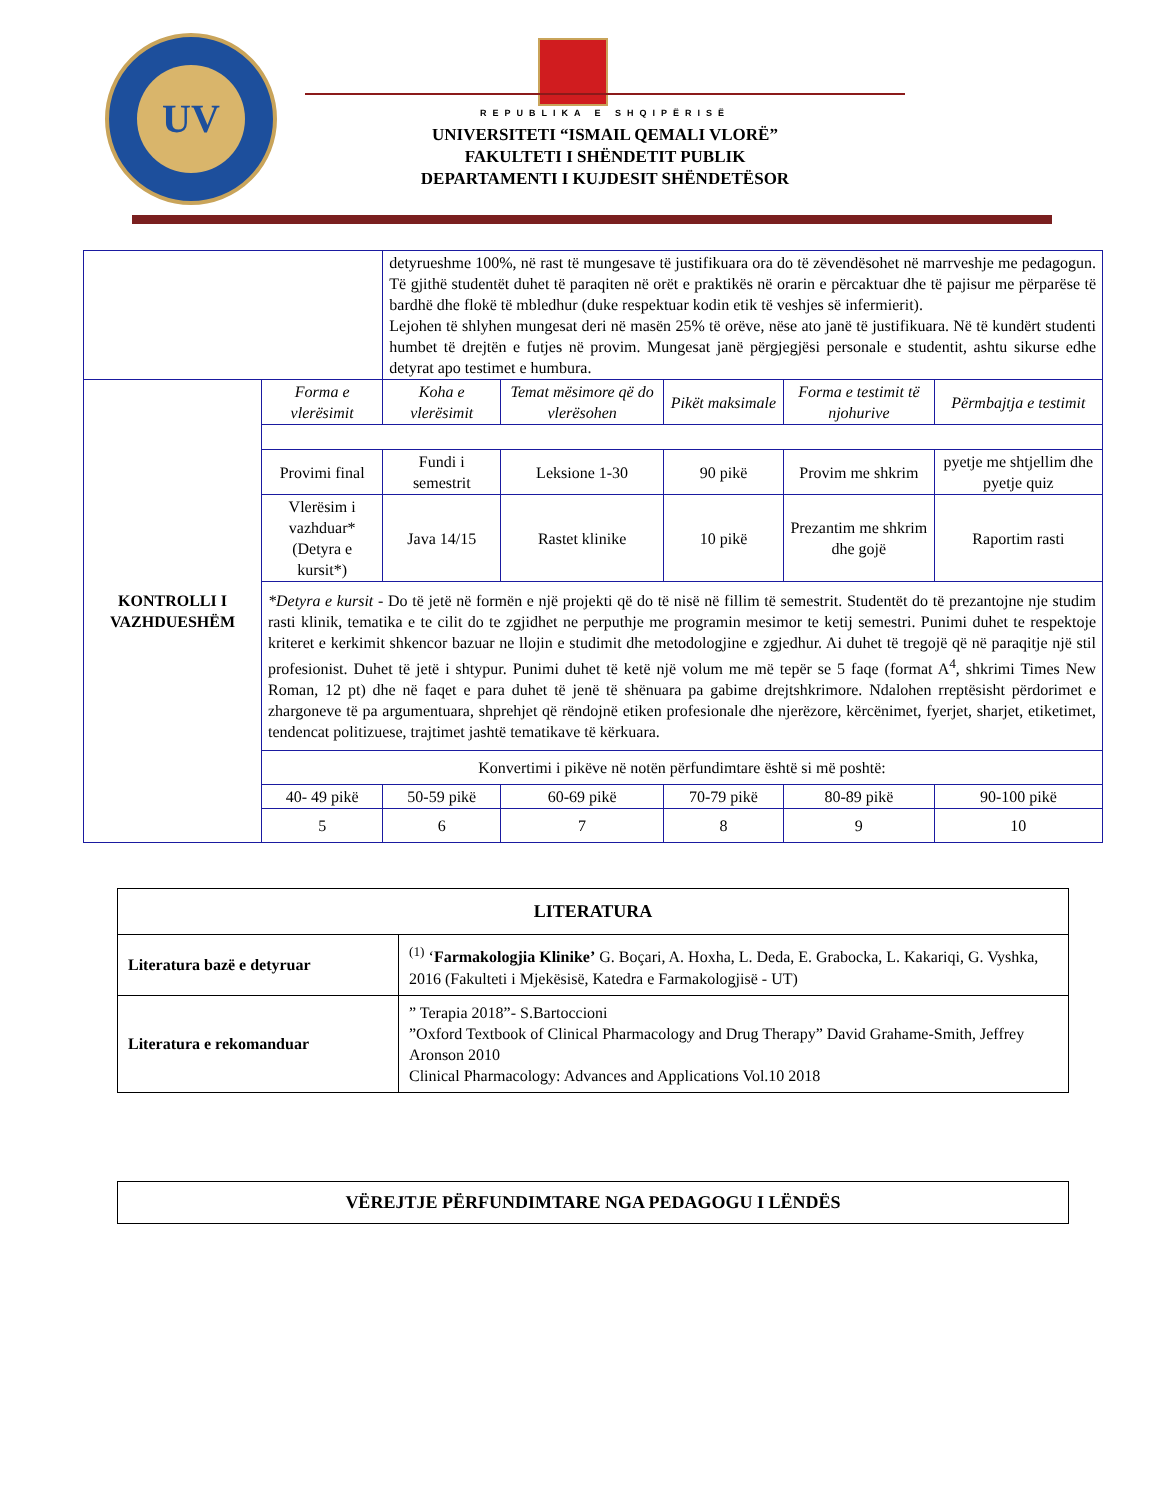UV
REPUBLIKA E SHQIPËRISË
UNIVERSITETI “ISMAIL QEMALI VLORË”
FAKULTETI I SHËNDETIT PUBLIK
DEPARTAMENTI I KUJDESIT SHËNDETËSOR
| | | detyrueshme 100%, në rast të mungesave të justifikuara ora do të zëvendësohet në marrveshje me pedagogun. Të gjithë studentët duhet të paraqiten në orët e praktikës në orarin e përcaktuar dhe të pajisur me përparëse të bardhë dhe flokë të mbledhur (duke respektuar kodin etik të veshjes së infermierit). Lejohen të shlyhen mungesat deri në masën 25% të orëve, nëse ato janë të justifikuara. Në të kundërt studenti humbet të drejtën e futjes në provim. Mungesat janë përgjegjësi personale e studentit, ashtu sikurse edhe detyrat apo testimet e humbura. | | | | | |
| KONTROLLI I VAZHDUESHËM | Forma e vlerësimit | Koha e vlerësimit | Temat mësimore që do vlerësohen | Pikët maksimale | Forma e testimit të njohurive | Përmbajtja e testimit | |
| | Provimi final | Fundi i semestrit | Leksione 1-30 | 90 pikë | Provim me shkrim | pyetje me shtjellim dhe pyetje quiz | |
| | Vlerësim i vazhduar* (Detyra e kursit*) | Java 14/15 | Rastet klinike | 10 pikë | Prezantim me shkrim dhe gojë | Raportim rasti | |
| | *Detyra e kursit - Do të jetë në formën e një projekti që do të nisë në fillim të semestrit. Studentët do të prezantojne nje studim rasti klinik, tematika e te cilit do te zgjidhet ne perputhje me programin mesimor te ketij semestri. Punimi duhet te respektoje kriteret e kerkimit shkencor bazuar ne llojin e studimit dhe metodologjine e zgjedhur. Ai duhet të tregojë që në paraqitje një stil profesionist. Duhet të jetë i shtypur. Punimi duhet të ketë një volum me më tepër se 5 faqe (format A<sup>4</sup>, shkrimi Times New Roman, 12 pt) dhe në faqet e para duhet të jenë të shënuara pa gabime drejtshkrimore. Ndalohen rreptësisht përdorimet e zhargoneve të pa argumentuara, shprehjet që rëndojnë etiken profesionale dhe njerëzore, kërcënimet, fyerjet, sharjet, etiketimet, tendencat politizuese, trajtimet jashtë tematikave të kërkuara. | | | | | | |
| | Konvertimi i pikëve në notën përfundimtare është si më poshtë: | | | | | | |
| | 40- 49 pikë | 50-59 pikë | 60-69 pikë | 70-79 pikë | 80-89 pikë | 90-100 pikë | |
| | 5 | 6 | 7 | 8 | 9 | 10 | |
| LITERATURA | |
| Literatura bazë e detyruar | <sup>(1)</sup> ‘ Farmakologjia Klinike’ G. Boçari, A. Hoxha, L. Deda, E. Grabocka, L. Kakariqi, G. Vyshka, 2016 (Fakulteti i Mjekësisë, Katedra e Farmakologjisë - UT) |
| Literatura e rekomanduar | ” Terapia 2018”- S.Bartoccioni ”Oxford Textbook of Clinical Pharmacology and Drug Therapy” David Grahame-Smith, Jeffrey Aronson 2010 Clinical Pharmacology: Advances and Applications Vol.10 2018 |
VËREJTJE PËRFUNDIMTARE NGA PEDAGOGU I LËNDËS